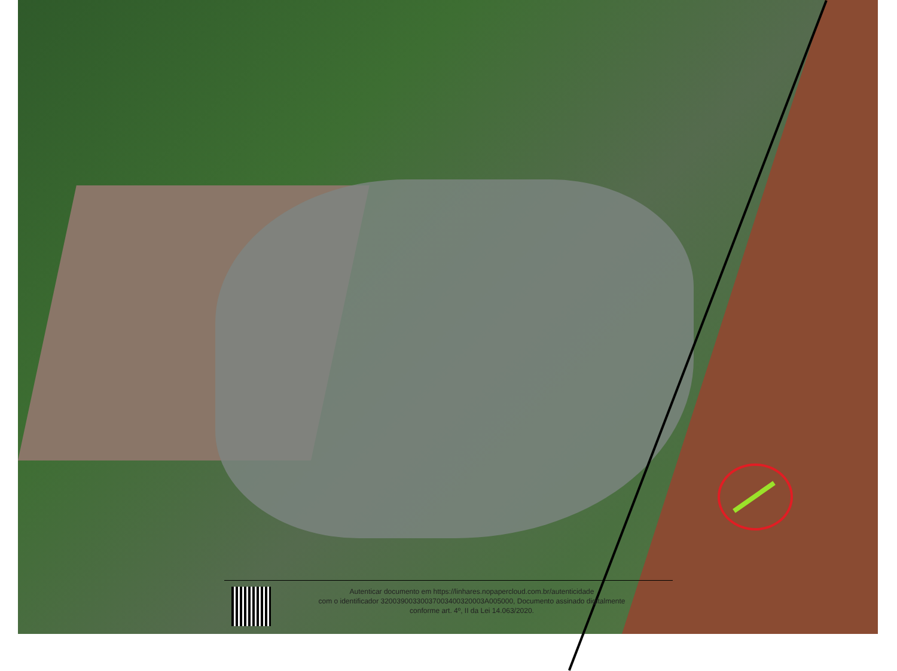Autenticar documento em https://linhares.nopapercloud.com.br/autenticidade
com o identificador 32003900330037003400320003A005000, Documento assinado digitalmente
conforme art. 4º, II da Lei 14.063/2020.